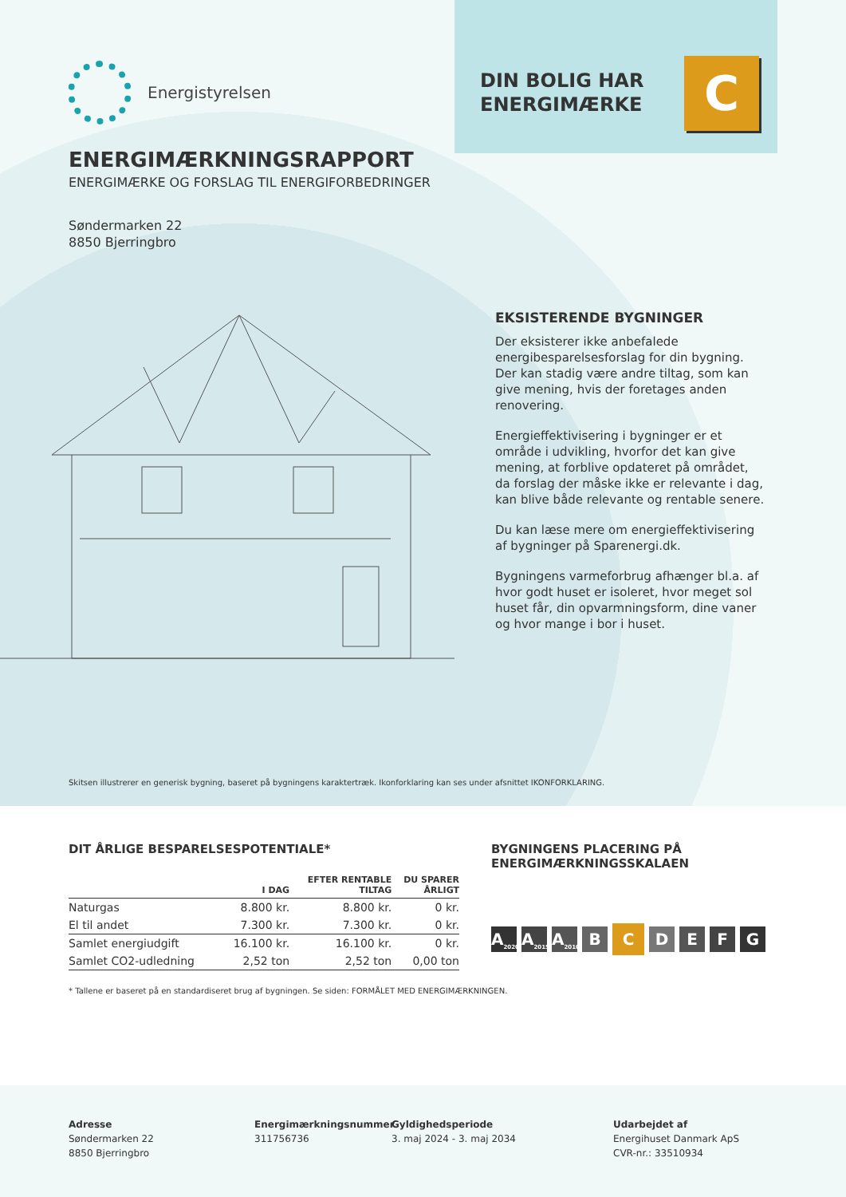Energistyrelsen
DIN BOLIG HAR
ENERGIMÆRKE
C
ENERGIMÆRKNINGSRAPPORT
ENERGIMÆRKE OG FORSLAG TIL ENERGIFORBEDRINGER
Søndermarken 22
8850 Bjerringbro
EKSISTERENDE BYGNINGER
Der eksisterer ikke anbefalede energibesparelsesforslag for din bygning. Der kan stadig være andre tiltag, som kan give mening, hvis der foretages anden renovering.
Energieffektivisering i bygninger er et område i udvikling, hvorfor det kan give mening, at forblive opdateret på området, da forslag der måske ikke er relevante i dag, kan blive både relevante og rentable senere.
Du kan læse mere om energieffektivisering af bygninger på Sparenergi.dk.
Bygningens varmeforbrug afhænger bl.a. af hvor godt huset er isoleret, hvor meget sol huset får, din opvarmningsform, dine vaner og hvor mange i bor i huset.
Skitsen illustrerer en generisk bygning, baseret på bygningens karaktertræk. Ikonforklaring kan ses under afsnittet IKONFORKLARING.
DIT ÅRLIGE BESPARELSESPOTENTIALE*
| | I DAG | EFTER RENTABLE TILTAG | DU SPARER ÅRLIGT |
| --- | --- | --- | --- |
| Naturgas | 8.800 kr. | 8.800 kr. | 0 kr. |
| El til andet | 7.300 kr. | 7.300 kr. | 0 kr. |
| Samlet energiudgift | 16.100 kr. | 16.100 kr. | 0 kr. |
| Samlet CO2-udledning | 2,52 ton | 2,52 ton | 0,00 ton |
* Tallene er baseret på en standardiseret brug af bygningen. Se siden: FORMÅLET MED ENERGIMÆRKNINGEN.
BYGNINGENS PLACERING PÅ
ENERGIMÆRKNINGSSKALAEN
A<sub>2020</sub> A<sub>2015</sub> A<sub>2010</sub> BCDEFG
Adresse
Søndermarken 22
8850 Bjerringbro
Energimærkningsnummer
311756736
Gyldighedsperiode
3. maj 2024 - 3. maj 2034
Udarbejdet af
Energihuset Danmark ApS
CVR-nr.: 33510934